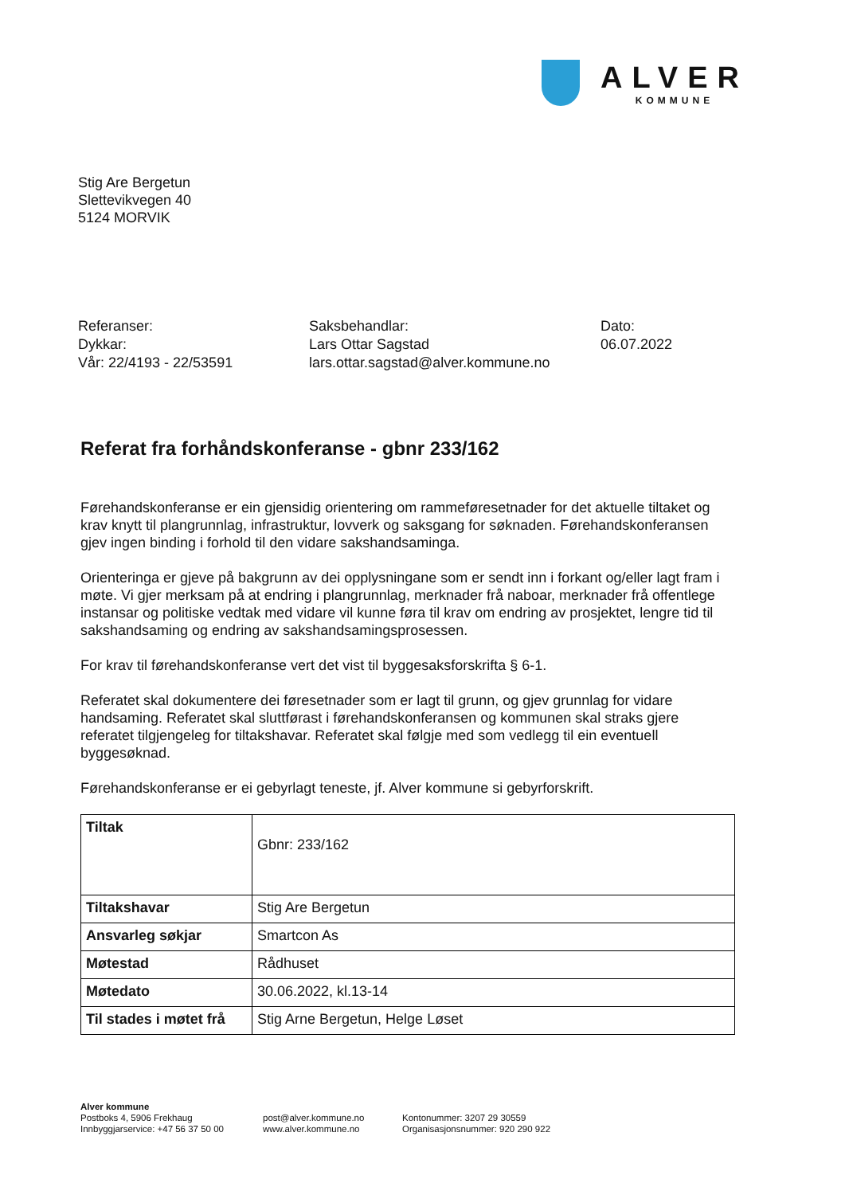ALVER
KOMMUNE
Stig Are Bergetun
Slettevikvegen 40
5124 MORVIK
Referanser:
Dykkar:
Vår: 22/4193 - 22/53591
Saksbehandlar:
Lars Ottar Sagstad
lars.ottar.sagstad@alver.kommune.no
Dato:
06.07.2022
Referat fra forhåndskonferanse - gbnr 233/162
Førehandskonferanse er ein gjensidig orientering om rammeføresetnader for det aktuelle tiltaket og krav knytt til plangrunnlag, infrastruktur, lovverk og saksgang for søknaden. Førehandskonferansen gjev ingen binding i forhold til den vidare sakshandsaminga.
Orienteringa er gjeve på bakgrunn av dei opplysningane som er sendt inn i forkant og/eller lagt fram i møte. Vi gjer merksam på at endring i plangrunnlag, merknader frå naboar, merknader frå offentlege instansar og politiske vedtak med vidare vil kunne føra til krav om endring av prosjektet, lengre tid til sakshandsaming og endring av sakshandsamingsprosessen.
For krav til førehandskonferanse vert det vist til byggesaksforskrifta § 6-1.
Referatet skal dokumentere dei føresetnader som er lagt til grunn, og gjev grunnlag for vidare handsaming. Referatet skal sluttførast i førehandskonferansen og kommunen skal straks gjere referatet tilgjengeleg for tiltakshavar. Referatet skal følgje med som vedlegg til ein eventuell byggesøknad.
Førehandskonferanse er ei gebyrlagt teneste, jf. Alver kommune si gebyrforskrift.
| Tiltak | Gbnr: 233/162 |
| Tiltakshavar | Stig Are Bergetun |
| Ansvarleg søkjar | Smartcon As |
| Møtestad | Rådhuset |
| Møtedato | 30.06.2022, kl.13-14 |
| Til stades i møtet frå | Stig Arne Bergetun, Helge Løset |
Alver kommune
Postboks 4, 5906 Frekhaug
Innbyggjarservice: +47 56 37 50 00
post@alver.kommune.no
www.alver.kommune.no
Kontonummer: 3207 29 30559
Organisasjonsnummer: 920 290 922